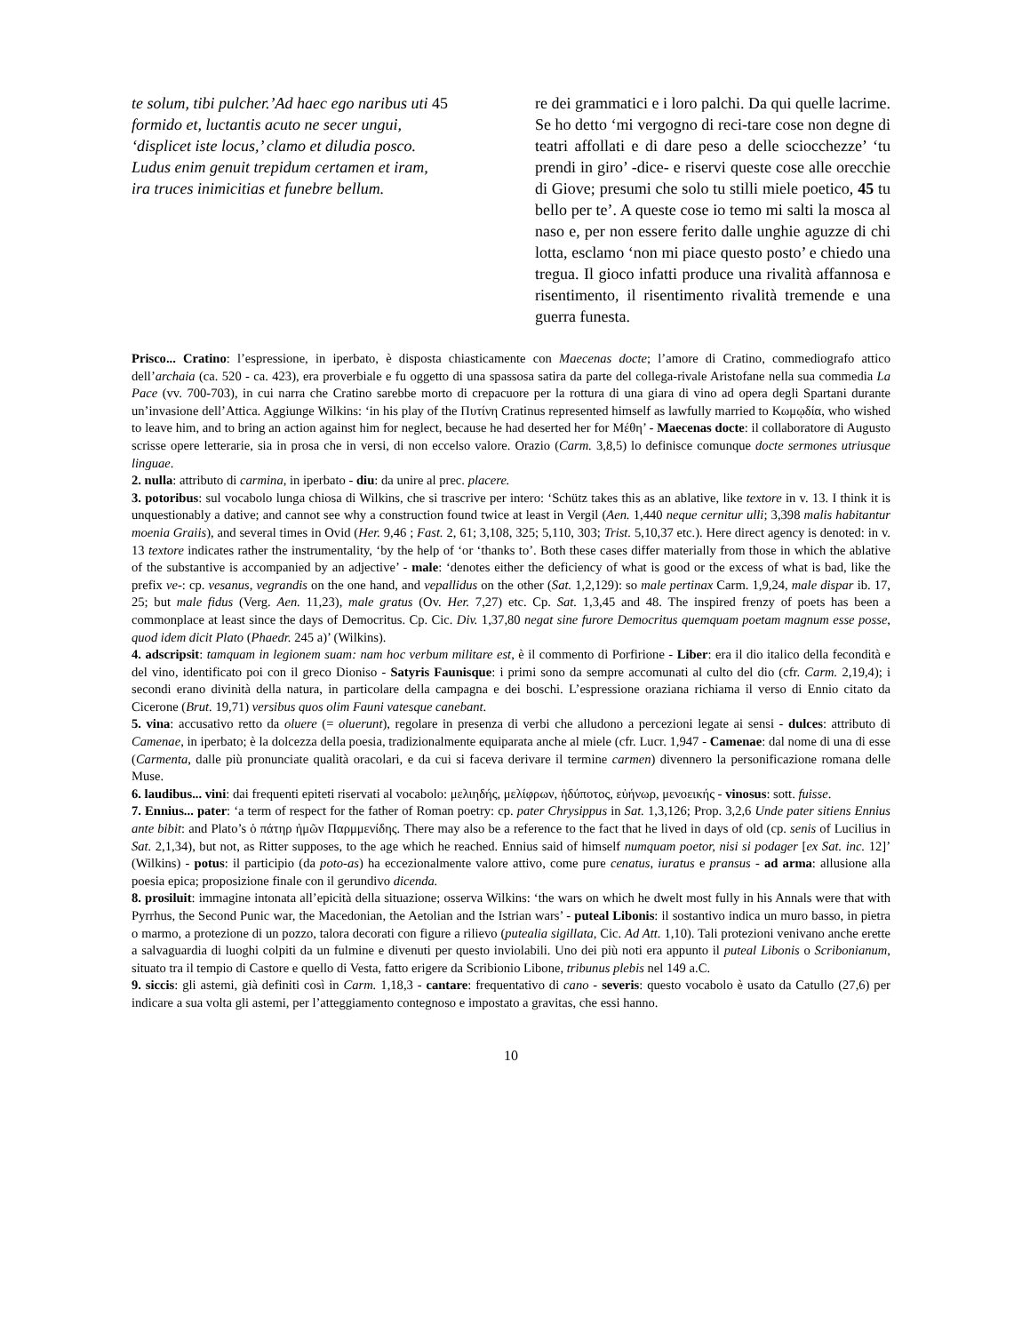te solum, tibi pulcher.’Ad haec ego naribus uti 45
formido et, luctantis acuto ne secer ungui,
‘displicet iste locus,’ clamo et diludia posco.
Ludus enim genuit trepidum certamen et iram,
ira truces inimicitias et funebre bellum.
re dei grammatici e i loro palchi. Da qui quelle lacrime. Se ho detto ‘mi vergogno di reci-tare cose non degne di teatri affollati e di dare peso a delle sciocchezze’ ‘tu prendi in giro’ -dice- e riservi queste cose alle orecchie di Giove; presumi che solo tu stilli miele poetico, 45 tu bello per te’. A queste cose io temo mi salti la mosca al naso e, per non essere ferito dalle unghie aguzze di chi lotta, esclamo ‘non mi piace questo posto’ e chiedo una tregua. Il gioco infatti produce una rivalità affannosa e risentimento, il risentimento rivalità tremende e una guerra funesta.
Prisco... Cratino: l’espressione, in iperbato, è disposta chiasticamente con Maecenas docte; l’amore di Cratino, commediografo attico dell’archaia (ca. 520 - ca. 423), era proverbiale e fu oggetto di una spassosa satira da parte del collega-rivale Aristofane nella sua commedia La Pace (vv. 700-703), in cui narra che Cratino sarebbe morto di crepacuore per la rottura di una giara di vino ad opera degli Spartani durante un’invasione dell’Attica. Aggiunge Wilkins: ‘in his play of the Πυτίνη Cratinus represented himself as lawfully married to Κωμῳδία, who wished to leave him, and to bring an action against him for neglect, because he had deserted her for Μέθη’ - Maecenas docte: il collaboratore di Augusto scrisse opere letterarie, sia in prosa che in versi, di non eccelso valore. Orazio (Carm. 3,8,5) lo definisce comunque docte sermones utriusque linguae.
2. nulla: attributo di carmina, in iperbato - diu: da unire al prec. placere.
3. potoribus: sul vocabolo lunga chiosa di Wilkins, che si trascrive per intero: ‘Schütz takes this as an ablative, like textore in v. 13. I think it is unquestionably a dative; and cannot see why a construction found twice at least in Vergil (Aen. 1,440 neque cernitur ulli; 3,398 malis habitantur moenia Graiis), and several times in Ovid (Her. 9,46 ; Fast. 2, 61; 3,108, 325; 5,110, 303; Trist. 5,10,37 etc.). Here direct agency is denoted: in v. 13 textore indicates rather the instrumentality, ‘by the help of ‘or ‘thanks to’. Both these cases differ materially from those in which the ablative of the substantive is accompanied by an adjective’ - male: ‘denotes either the deficiency of what is good or the excess of what is bad, like the prefix ve-: cp. vesanus, vegrandis on the one hand, and vepallidus on the other (Sat. 1,2,129): so male pertinax Carm. 1,9,24, male dispar ib. 17, 25; but male fidus (Verg. Aen. 11,23), male gratus (Ov. Her. 7,27) etc. Cp. Sat. 1,3,45 and 48. The inspired frenzy of poets has been a commonplace at least since the days of Democritus. Cp. Cic. Div. 1,37,80 negat sine furore Democritus quemquam poetam magnum esse posse, quod idem dicit Plato (Phaedr. 245 a)’ (Wilkins).
4. adscripsit: tamquam in legionem suam: nam hoc verbum militare est, è il commento di Porfirione - Liber: era il dio italico della fecondità e del vino, identificato poi con il greco Dioniso - Satyris Faunisque: i primi sono da sempre accomunati al culto del dio (cfr. Carm. 2,19,4); i secondi erano divinità della natura, in particolare della campagna e dei boschi. L’espressione oraziana richiama il verso di Ennio citato da Cicerone (Brut. 19,71) versibus quos olim Fauni vatesque canebant.
5. vina: accusativo retto da oluere (= oluerunt), regolare in presenza di verbi che alludono a percezioni legate ai sensi - dulces: attributo di Camenae, in iperbato; è la dolcezza della poesia, tradizionalmente equiparata anche al miele (cfr. Lucr. 1,947 - Camenae: dal nome di una di esse (Carmenta, dalle più pronunciate qualità oracolari, e da cui si faceva derivare il termine carmen) divennero la personificazione romana delle Muse.
6. laudibus... vini: dai frequenti epiteti riservati al vocabolo: μελιηδής, μελίφρων, ἡδύποτος, εὐήνωρ, μενοεικής - vinosus: sott. fuisse.
7. Ennius... pater: ‘a term of respect for the father of Roman poetry: cp. pater Chrysippus in Sat. 1,3,126; Prop. 3,2,6 Unde pater sitiens Ennius ante bibit: and Plato’s ὁ πάτηρ ἡμῶν Παρμμενίδης. There may also be a reference to the fact that he lived in days of old (cp. senis of Lucilius in Sat. 2,1,34), but not, as Ritter supposes, to the age which he reached. Ennius said of himself numquam poetor, nisi si podager [ex Sat. inc. 12]’ (Wilkins) - potus: il participio (da poto-as) ha eccezionalmente valore attivo, come pure cenatus, iuratus e pransus - ad arma: allusione alla poesia epica; proposizione finale con il gerundivo dicenda.
8. prosiluit: immagine intonata all’epicità della situazione; osserva Wilkins: ‘the wars on which he dwelt most fully in his Annals were that with Pyrrhus, the Second Punic war, the Macedonian, the Aetolian and the Istrian wars’ - puteal Libonis: il sostantivo indica un muro basso, in pietra o marmo, a protezione di un pozzo, talora decorati con figure a rilievo (putealia sigillata, Cic. Ad Att. 1,10). Tali protezioni venivano anche erette a salvaguardia di luoghi colpiti da un fulmine e divenuti per questo inviolabili. Uno dei più noti era appunto il puteal Libonis o Scribonianum, situato tra il tempio di Castore e quello di Vesta, fatto erigere da Scribionio Libone, tribunus plebis nel 149 a.C.
9. siccis: gli astemi, già definiti così in Carm. 1,18,3 - cantare: frequentativo di cano - severis: questo vocabolo è usato da Catullo (27,6) per indicare a sua volta gli astemi, per l’atteggiamento contegnoso e impostato a gravitas, che essi hanno.
10